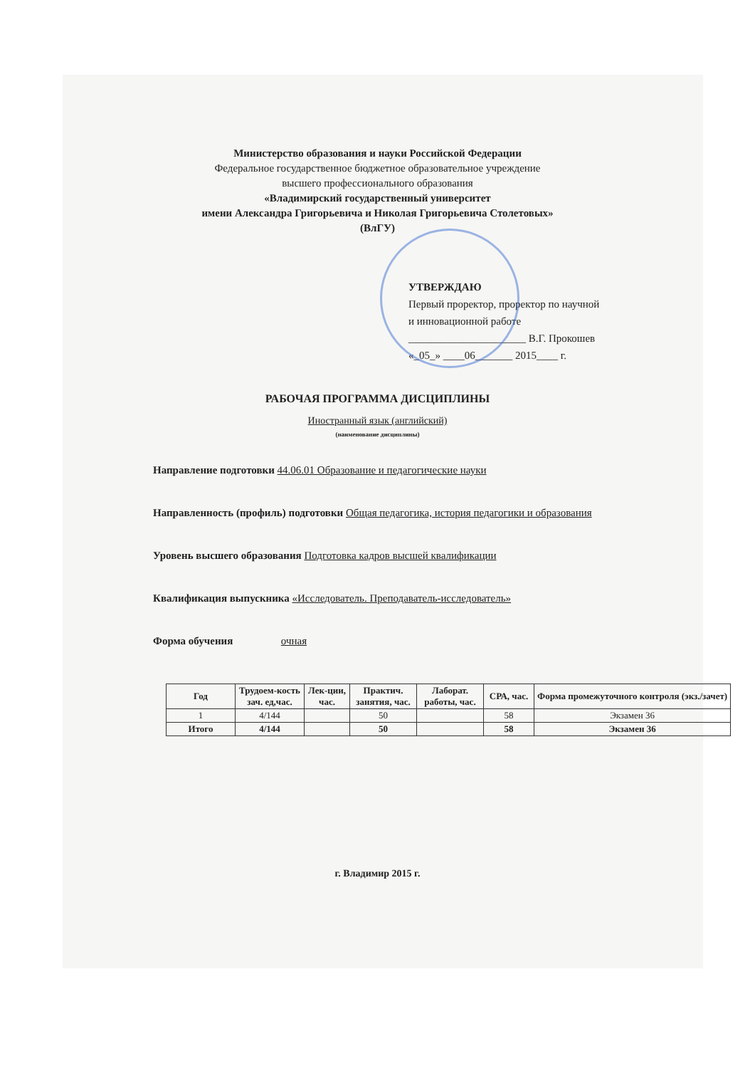Министерство образования и науки Российской Федерации
Федеральное государственное бюджетное образовательное учреждение
высшего профессионального образования
«Владимирский государственный университет
имени Александра Григорьевича и Николая Григорьевича Столетовых»
(ВлГУ)
УТВЕРЖДАЮ
Первый проректор, проректор по научной
и инновационной работе
______________________ В.Г. Прокошев
«_05_» ____06_______ 2015____ г.
РАБОЧАЯ ПРОГРАММА ДИСЦИПЛИНЫ
Иностранный язык (английский)
(наименование дисциплины)
Направление подготовки 44.06.01 Образование и педагогические науки
Направленность (профиль) подготовки Общая педагогика, история педагогики и образования
Уровень высшего образования Подготовка кадров высшей квалификации
Квалификация выпускника «Исследователь. Преподаватель-исследователь»
Форма обучения очная
| Год | Трудоем-кость зач. ед,час. | Лек-ции, час. | Практич. занятия, час. | Лаборат. работы, час. | СРА, час. | Форма промежуточного контроля (экз./зачет) |
| --- | --- | --- | --- | --- | --- | --- |
| 1 | 4/144 | | 50 | | 58 | Экзамен 36 |
| Итого | 4/144 | | 50 | | 58 | Экзамен 36 |
г. Владимир 2015 г.